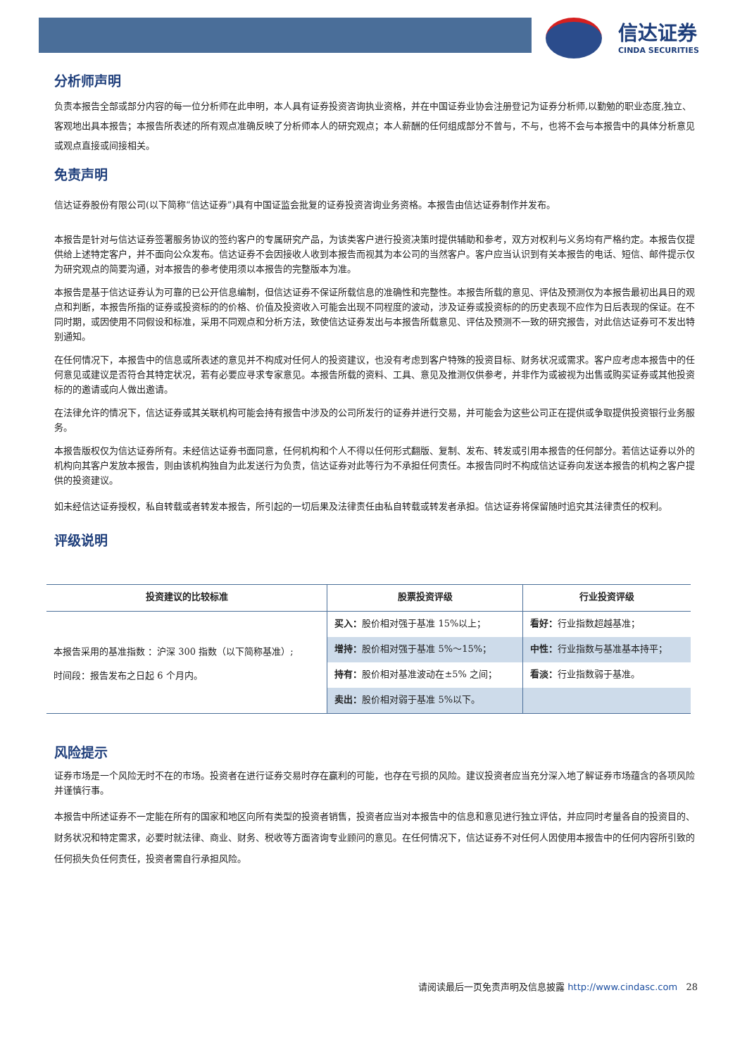信达证券
CINDA SECURITIES
分析师声明
负责本报告全部或部分内容的每一位分析师在此申明，本人具有证券投资咨询执业资格，并在中国证券业协会注册登记为证券分析师,以勤勉的职业态度,独立、客观地出具本报告；本报告所表述的所有观点准确反映了分析师本人的研究观点；本人薪酬的任何组成部分不曾与，不与，也将不会与本报告中的具体分析意见或观点直接或间接相关。
免责声明
信达证券股份有限公司(以下简称“信达证券”)具有中国证监会批复的证券投资咨询业务资格。本报告由信达证券制作并发布。
本报告是针对与信达证券签署服务协议的签约客户的专属研究产品，为该类客户进行投资决策时提供辅助和参考，双方对权利与义务均有严格约定。本报告仅提供给上述特定客户，并不面向公众发布。信达证券不会因接收人收到本报告而视其为本公司的当然客户。客户应当认识到有关本报告的电话、短信、邮件提示仅为研究观点的简要沟通，对本报告的参考使用须以本报告的完整版本为准。
本报告是基于信达证券认为可靠的已公开信息编制，但信达证券不保证所载信息的准确性和完整性。本报告所载的意见、评估及预测仅为本报告最初出具日的观点和判断，本报告所指的证券或投资标的的价格、价值及投资收入可能会出现不同程度的波动，涉及证券或投资标的的历史表现不应作为日后表现的保证。在不同时期，或因使用不同假设和标准，采用不同观点和分析方法，致使信达证券发出与本报告所载意见、评估及预测不一致的研究报告，对此信达证券可不发出特别通知。
在任何情况下，本报告中的信息或所表述的意见并不构成对任何人的投资建议，也没有考虑到客户特殊的投资目标、财务状况或需求。客户应考虑本报告中的任何意见或建议是否符合其特定状况，若有必要应寻求专家意见。本报告所载的资料、工具、意见及推测仅供参考，并非作为或被视为出售或购买证券或其他投资标的的邀请或向人做出邀请。
在法律允许的情况下，信达证券或其关联机构可能会持有报告中涉及的公司所发行的证券并进行交易，并可能会为这些公司正在提供或争取提供投资银行业务服务。
本报告版权仅为信达证券所有。未经信达证券书面同意，任何机构和个人不得以任何形式翻版、复制、发布、转发或引用本报告的任何部分。若信达证券以外的机构向其客户发放本报告，则由该机构独自为此发送行为负责，信达证券对此等行为不承担任何责任。本报告同时不构成信达证券向发送本报告的机构之客户提供的投资建议。
如未经信达证券授权，私自转载或者转发本报告，所引起的一切后果及法律责任由私自转载或转发者承担。信达证券将保留随时追究其法律责任的权利。
评级说明
| 投资建议的比较标准 | 股票投资评级 | 行业投资评级 |
| --- | --- | --- |
| 本报告采用的基准指数 ：沪深 300 指数（以下简称基准）; 时间段：报告发布之日起 6 个月内。 | 买入： 股价相对强于基准 15%以上； | 看好： 行业指数超越基准； |
| | 增持： 股价相对强于基准 5%～15%； | 中性： 行业指数与基准基本持平； |
| | 持有： 股价相对基准波动在±5% 之间； | 看淡： 行业指数弱于基准。 |
| | 卖出： 股价相对弱于基准 5%以下。 | |
风险提示
证券市场是一个风险无时不在的市场。投资者在进行证券交易时存在赢利的可能，也存在亏损的风险。建议投资者应当充分深入地了解证券市场蕴含的各项风险并谨慎行事。
本报告中所述证券不一定能在所有的国家和地区向所有类型的投资者销售，投资者应当对本报告中的信息和意见进行独立评估，并应同时考量各自的投资目的、财务状况和特定需求，必要时就法律、商业、财务、税收等方面咨询专业顾问的意见。在任何情况下，信达证券不对任何人因使用本报告中的任何内容所引致的任何损失负任何责任，投资者需自行承担风险。
请阅读最后一页免责声明及信息披露 http://www.cindasc.com 28